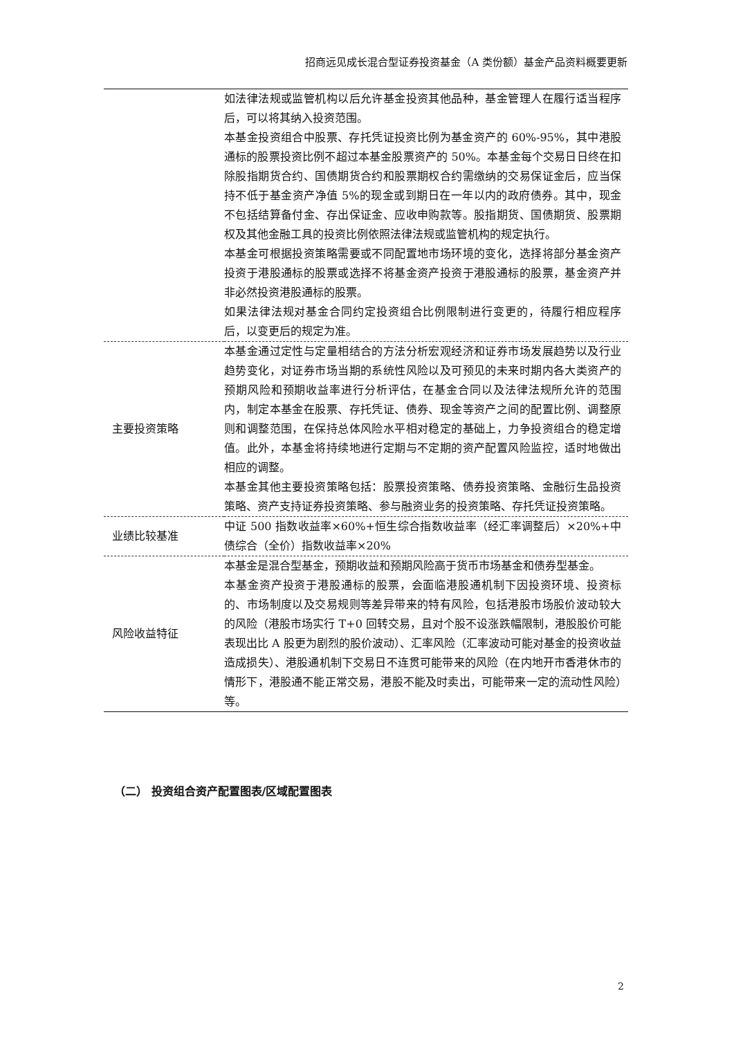招商远见成长混合型证券投资基金（A 类份额）基金产品资料概要更新
| | 如法律法规或监管机构以后允许基金投资其他品种，基金管理人在履行适当程序后，可以将其纳入投资范围。 本基金投资组合中股票、存托凭证投资比例为基金资产的 60%-95%，其中港股通标的股票投资比例不超过本基金股票资产的 50%。本基金每个交易日日终在扣除股指期货合约、国债期货合约和股票期权合约需缴纳的交易保证金后，应当保持不低于基金资产净值 5%的现金或到期日在一年以内的政府债券。其中，现金不包括结算备付金、存出保证金、应收申购款等。股指期货、国债期货、股票期权及其他金融工具的投资比例依照法律法规或监管机构的规定执行。 本基金可根据投资策略需要或不同配置地市场环境的变化，选择将部分基金资产投资于港股通标的股票或选择不将基金资产投资于港股通标的股票，基金资产并非必然投资港股通标的股票。 如果法律法规对基金合同约定投资组合比例限制进行变更的，待履行相应程序后，以变更后的规定为准。 |
| 主要投资策略 | 本基金通过定性与定量相结合的方法分析宏观经济和证券市场发展趋势以及行业趋势变化，对证券市场当期的系统性风险以及可预见的未来时期内各大类资产的预期风险和预期收益率进行分析评估，在基金合同以及法律法规所允许的范围内，制定本基金在股票、存托凭证、债券、现金等资产之间的配置比例、调整原则和调整范围，在保持总体风险水平相对稳定的基础上，力争投资组合的稳定增值。此外，本基金将持续地进行定期与不定期的资产配置风险监控，适时地做出相应的调整。 本基金其他主要投资策略包括：股票投资策略、债券投资策略、金融衍生品投资策略、资产支持证券投资策略、参与融资业务的投资策略、存托凭证投资策略。 |
| 业绩比较基准 | 中证 500 指数收益率×60%+恒生综合指数收益率（经汇率调整后）×20%+中债综合（全价）指数收益率×20% |
| 风险收益特征 | 本基金是混合型基金，预期收益和预期风险高于货币市场基金和债券型基金。 本基金资产投资于港股通标的股票，会面临港股通机制下因投资环境、投资标的、市场制度以及交易规则等差异带来的特有风险，包括港股市场股价波动较大的风险（港股市场实行 T+0 回转交易，且对个股不设涨跌幅限制，港股股价可能表现出比 A 股更为剧烈的股价波动）、汇率风险（汇率波动可能对基金的投资收益造成损失）、港股通机制下交易日不连贯可能带来的风险（在内地开市香港休市的情形下，港股通不能正常交易，港股不能及时卖出，可能带来一定的流动性风险）等。 |
（二） 投资组合资产配置图表/区域配置图表
2